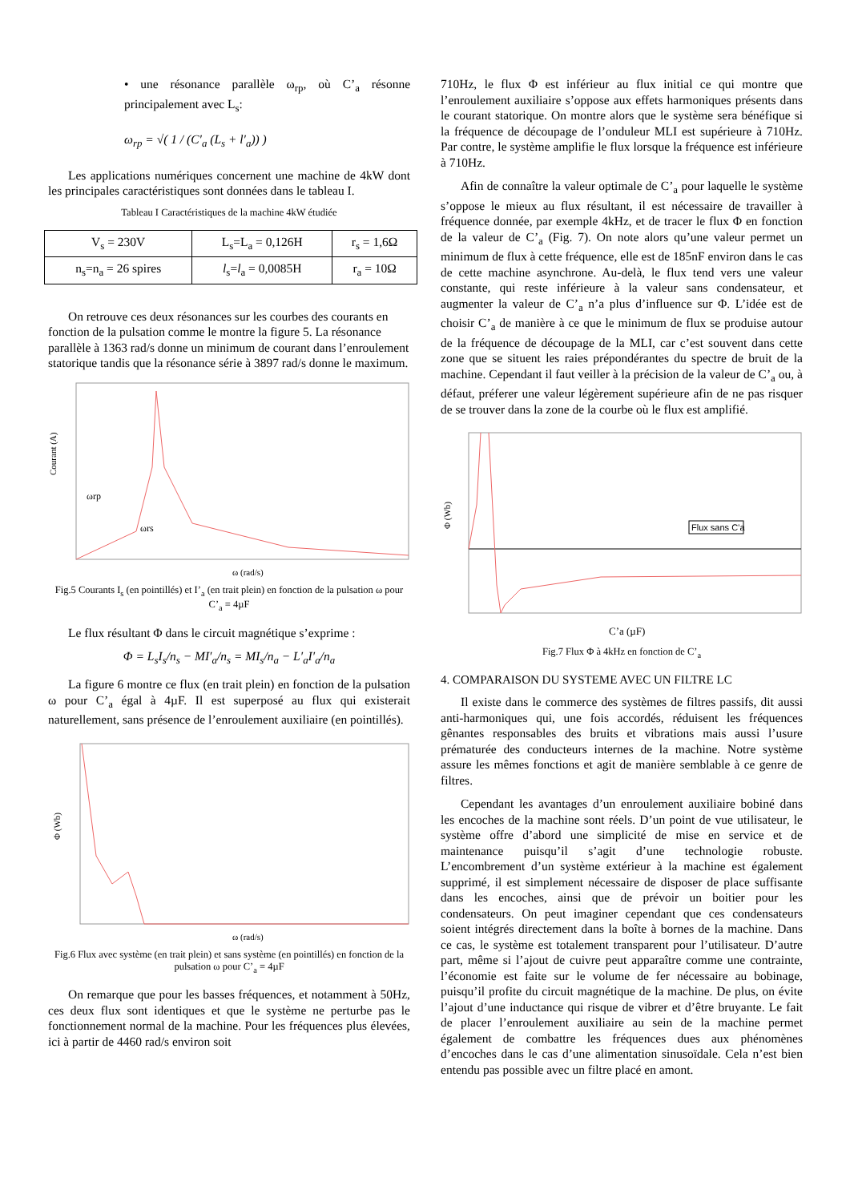• une résonance parallèle ω<sub>rp</sub>, où C’<sub>a</sub> résonne principalement avec L<sub>s</sub>:
ω<sub>rp</sub> = √( 1 / (C′<sub>a</sub> (L<sub>s</sub> + l′<sub>a</sub>)) )
Les applications numériques concernent une machine de 4kW dont les principales caractéristiques sont données dans le tableau I.
Tableau I Caractéristiques de la machine 4kW étudiée
| V<sub>s</sub> = 230V | L<sub>s</sub>=L<sub>a</sub> = 0,126H | r<sub>s</sub> = 1,6Ω |
| n<sub>s</sub>=n<sub>a</sub> = 26 spires | l<sub>s</sub>= l<sub>a</sub> = 0,0085H | r<sub>a</sub> = 10Ω |
On retrouve ces deux résonances sur les courbes des courants en fonction de la pulsation comme le montre la figure 5. La résonance parallèle à 1363 rad/s donne un minimum de courant dans l’enroulement statorique tandis que la résonance série à 3897 rad/s donne le maximum.
ω (rad/s)
Courant (A)
ωrp
ωrs
Fig.5 Courants I<sub>s</sub> (en pointillés) et I’<sub>a</sub> (en trait plein) en fonction de la pulsation ω pour C’<sub>a</sub> = 4µF
Le flux résultant Φ dans le circuit magnétique s’exprime :
Φ = L<sub>s</sub>I<sub>s</sub>/n<sub>s</sub> − MI′<sub>a</sub>/n<sub>s</sub> = MI<sub>s</sub>/n<sub>a</sub> − L′<sub>a</sub>I′<sub>a</sub>/n<sub>a</sub>
La figure 6 montre ce flux (en trait plein) en fonction de la pulsation ω pour C’<sub>a</sub> égal à 4µF. Il est superposé au flux qui existerait naturellement, sans présence de l’enroulement auxiliaire (en pointillés).
ω (rad/s)
Φ (Wb)
Fig.6 Flux avec système (en trait plein) et sans système (en pointillés) en fonction de la pulsation ω pour C’<sub>a</sub> = 4µF
On remarque que pour les basses fréquences, et notamment à 50Hz, ces deux flux sont identiques et que le système ne perturbe pas le fonctionnement normal de la machine. Pour les fréquences plus élevées, ici à partir de 4460 rad/s environ soit
710Hz, le flux Φ est inférieur au flux initial ce qui montre que l’enroulement auxiliaire s’oppose aux effets harmoniques présents dans le courant statorique. On montre alors que le système sera bénéfique si la fréquence de découpage de l’onduleur MLI est supérieure à 710Hz. Par contre, le système amplifie le flux lorsque la fréquence est inférieure à 710Hz.
Afin de connaître la valeur optimale de C’<sub>a</sub> pour laquelle le système s’oppose le mieux au flux résultant, il est nécessaire de travailler à fréquence donnée, par exemple 4kHz, et de tracer le flux Φ en fonction de la valeur de C’<sub>a</sub> (Fig. 7). On note alors qu’une valeur permet un minimum de flux à cette fréquence, elle est de 185nF environ dans le cas de cette machine asynchrone. Au-delà, le flux tend vers une valeur constante, qui reste inférieure à la valeur sans condensateur, et augmenter la valeur de C’<sub>a</sub> n’a plus d’influence sur Φ. L’idée est de choisir C’<sub>a</sub> de manière à ce que le minimum de flux se produise autour de la fréquence de découpage de la MLI, car c’est souvent dans cette zone que se situent les raies prépondérantes du spectre de bruit de la machine. Cependant il faut veiller à la précision de la valeur de C’<sub>a</sub> ou, à défaut, préferer une valeur légèrement supérieure afin de ne pas risquer de se trouver dans la zone de la courbe où le flux est amplifié.
Flux sans C’a
C’a (µF)
Φ (Wb)
Fig.7 Flux Φ à 4kHz en fonction de C’<sub>a</sub>
4. COMPARAISON DU SYSTEME AVEC UN FILTRE LC
Il existe dans le commerce des systèmes de filtres passifs, dit aussi anti-harmoniques qui, une fois accordés, réduisent les fréquences gênantes responsables des bruits et vibrations mais aussi l’usure prématurée des conducteurs internes de la machine. Notre système assure les mêmes fonctions et agit de manière semblable à ce genre de filtres.
Cependant les avantages d’un enroulement auxiliaire bobiné dans les encoches de la machine sont réels. D’un point de vue utilisateur, le système offre d’abord une simplicité de mise en service et de maintenance puisqu’il s’agit d’une technologie robuste. L’encombrement d’un système extérieur à la machine est également supprimé, il est simplement nécessaire de disposer de place suffisante dans les encoches, ainsi que de prévoir un boitier pour les condensateurs. On peut imaginer cependant que ces condensateurs soient intégrés directement dans la boîte à bornes de la machine. Dans ce cas, le système est totalement transparent pour l’utilisateur. D’autre part, même si l’ajout de cuivre peut apparaître comme une contrainte, l’économie est faite sur le volume de fer nécessaire au bobinage, puisqu’il profite du circuit magnétique de la machine. De plus, on évite l’ajout d’une inductance qui risque de vibrer et d’être bruyante. Le fait de placer l’enroulement auxiliaire au sein de la machine permet également de combattre les fréquences dues aux phénomènes d’encoches dans le cas d’une alimentation sinusoïdale. Cela n’est bien entendu pas possible avec un filtre placé en amont.